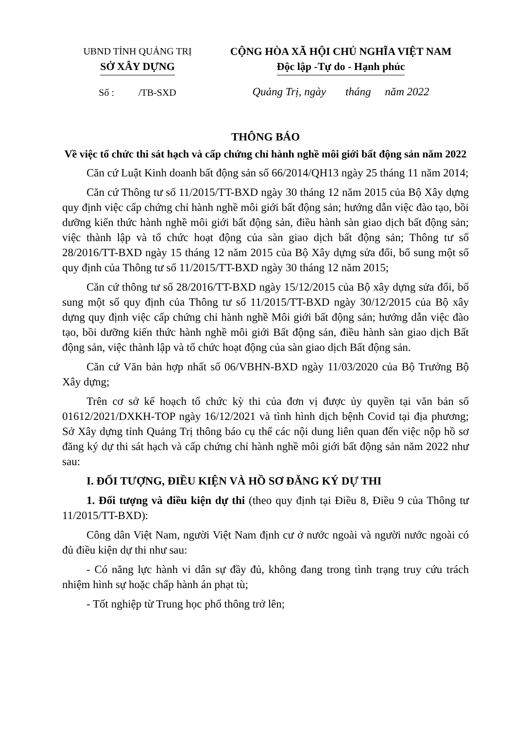UBND TỈNH QUẢNG TRỊ
SỞ XÂY DỰNG
Số : /TB-SXD
CỘNG HÒA XÃ HỘI CHỦ NGHĨA VIỆT NAM
Độc lập -Tự do - Hạnh phúc
Quảng Trị, ngày tháng năm 2022
THÔNG BÁO
Về việc tổ chức thi sát hạch và cấp chứng chỉ hành nghề môi giới bất động sản năm 2022
Căn cứ Luật Kinh doanh bất động sản số 66/2014/QH13 ngày 25 tháng 11 năm 2014;
Căn cứ Thông tư số 11/2015/TT-BXD ngày 30 tháng 12 năm 2015 của Bộ Xây dựng quy định việc cấp chứng chỉ hành nghề môi giới bất động sản; hướng dẫn việc đào tạo, bồi dưỡng kiến thức hành nghề môi giới bất động sản, điều hành sàn giao dịch bất động sản; việc thành lập và tổ chức hoạt động của sàn giao dịch bất động sản; Thông tư số 28/2016/TT-BXD ngày 15 tháng 12 năm 2015 của Bộ Xây dựng sửa đổi, bổ sung một số quy định của Thông tư số 11/2015/TT-BXD ngày 30 tháng 12 năm 2015;
Căn cứ thông tư số 28/2016/TT-BXD ngày 15/12/2015 của Bộ xây dựng sửa đổi, bổ sung một số quy định của Thông tư số 11/2015/TT-BXD ngày 30/12/2015 của Bộ xây dựng quy định việc cấp chứng chỉ hành nghề Môi giới bất động sản; hướng dẫn việc đào tạo, bồi dưỡng kiến thức hành nghề môi giới Bất động sản, điều hành sàn giao dịch Bất động sản, việc thành lập và tổ chức hoạt động của sàn giao dịch Bất động sản.
Căn cứ Văn bản hợp nhất số 06/VBHN-BXD ngày 11/03/2020 của Bộ Trưởng Bộ Xây dựng;
Trên cơ sở kế hoạch tổ chức kỳ thi của đơn vị được ủy quyền tại văn bản số 01612/2021/DXKH-TOP ngày 16/12/2021 và tình hình dịch bệnh Covid tại địa phương; Sở Xây dựng tỉnh Quảng Trị thông báo cụ thể các nội dung liên quan đến việc nộp hồ sơ đăng ký dự thi sát hạch và cấp chứng chỉ hành nghề môi giới bất động sản năm 2022 như sau:
I. ĐỐI TƯỢNG, ĐIỀU KIỆN VÀ HỒ SƠ ĐĂNG KÝ DỰ THI
1. Đối tượng và điều kiện dự thi (theo quy định tại Điều 8, Điều 9 của Thông tư 11/2015/TT-BXD):
Công dân Việt Nam, người Việt Nam định cư ở nước ngoài và người nước ngoài có đủ điều kiện dự thi như sau:
- Có năng lực hành vi dân sự đầy đủ, không đang trong tình trạng truy cứu trách nhiệm hình sự hoặc chấp hành án phạt tù;
- Tốt nghiệp từ Trung học phổ thông trở lên;